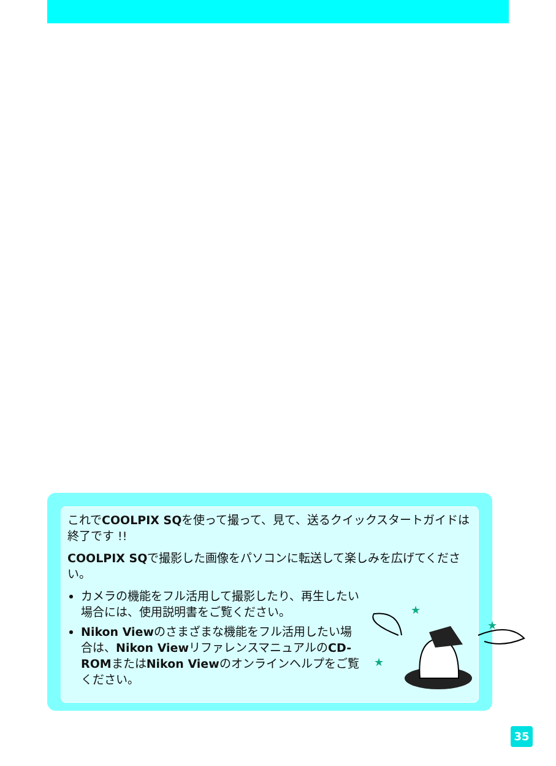これでCOOLPIX SQを使って撮って、見て、送るクイックスタートガイドは終了です !!
COOLPIX SQで撮影した画像をパソコンに転送して楽しみを広げてください。
カメラの機能をフル活用して撮影したり、再生したい場合には、使用説明書をご覧ください。
Nikon Viewのさまざまな機能をフル活用したい場合は、Nikon ViewリファレンスマニュアルのCD-ROMまたはNikon Viewのオンラインヘルプをご覧ください。
★
★
★
35